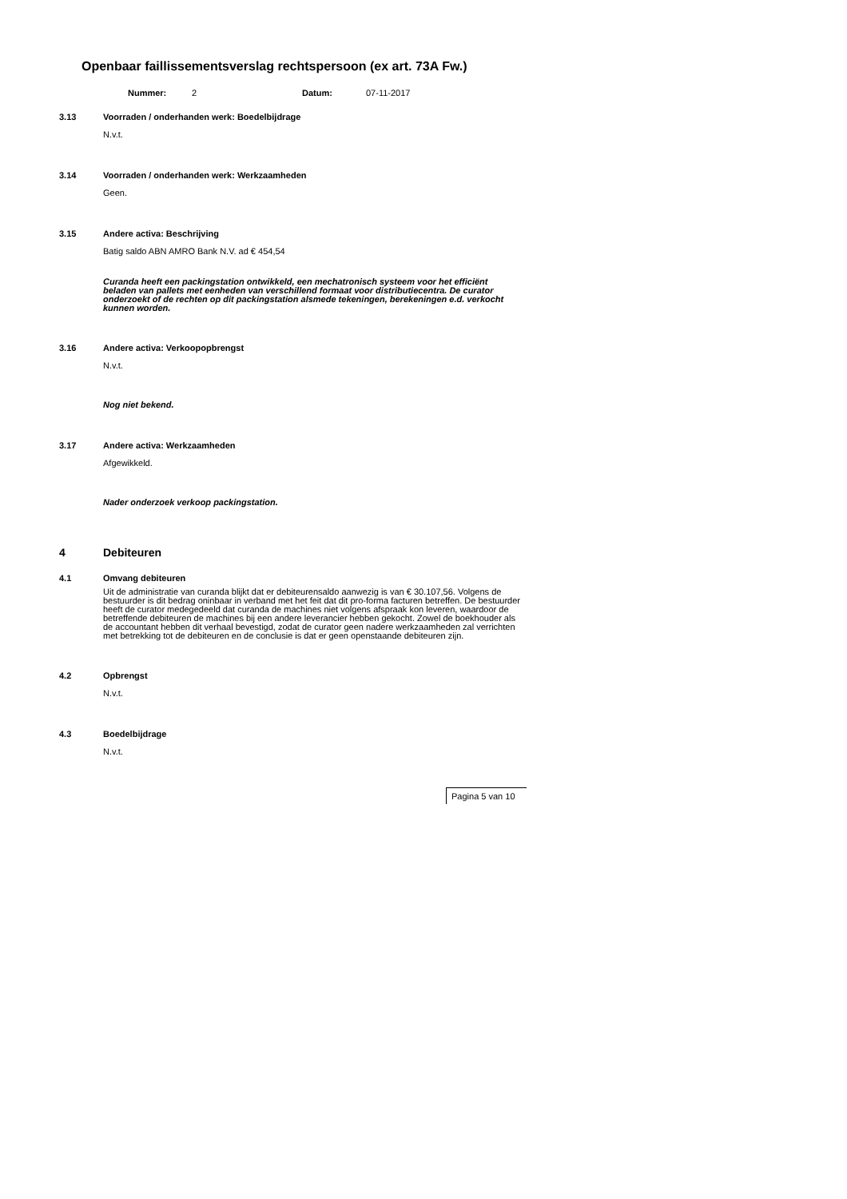Openbaar faillissementsverslag rechtspersoon (ex art. 73A Fw.)
Nummer: 2 Datum: 07-11-2017
3.13 Voorraden / onderhanden werk: Boedelbijdrage
N.v.t.
3.14 Voorraden / onderhanden werk: Werkzaamheden
Geen.
3.15 Andere activa: Beschrijving
Batig saldo ABN AMRO Bank N.V. ad € 454,54
Curanda heeft een packingstation ontwikkeld, een mechatronisch systeem voor het efficiënt beladen van pallets met eenheden van verschillend formaat voor distributiecentra. De curator onderzoekt of de rechten op dit packingstation alsmede tekeningen, berekeningen e.d. verkocht kunnen worden.
3.16 Andere activa: Verkoopopbrengst
N.v.t.
Nog niet bekend.
3.17 Andere activa: Werkzaamheden
Afgewikkeld.
Nader onderzoek verkoop packingstation.
4 Debiteuren
4.1 Omvang debiteuren
Uit de administratie van curanda blijkt dat er debiteurensaldo aanwezig is van € 30.107,56. Volgens de bestuurder is dit bedrag oninbaar in verband met het feit dat dit pro-forma facturen betreffen. De bestuurder heeft de curator medegedeeld dat curanda de machines niet volgens afspraak kon leveren, waardoor de betreffende debiteuren de machines bij een andere leverancier hebben gekocht. Zowel de boekhouder als de accountant hebben dit verhaal bevestigd, zodat de curator geen nadere werkzaamheden zal verrichten met betrekking tot de debiteuren en de conclusie is dat er geen openstaande debiteuren zijn.
4.2 Opbrengst
N.v.t.
4.3 Boedelbijdrage
N.v.t.
Pagina 5 van 10